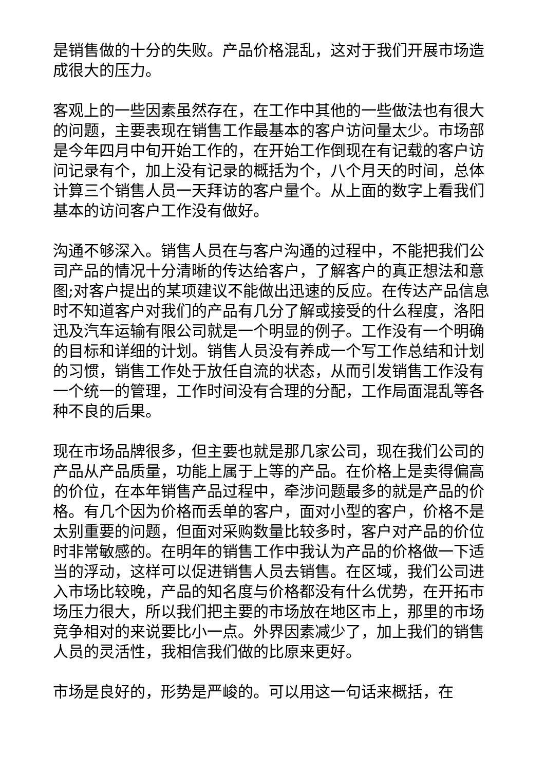是销售做的十分的失败。产品价格混乱，这对于我们开展市场造成很大的压力。
客观上的一些因素虽然存在，在工作中其他的一些做法也有很大的问题，主要表现在销售工作最基本的客户访问量太少。市场部是今年四月中旬开始工作的，在开始工作倒现在有记载的客户访问记录有个，加上没有记录的概括为个，八个月天的时间，总体计算三个销售人员一天拜访的客户量个。从上面的数字上看我们基本的访问客户工作没有做好。
沟通不够深入。销售人员在与客户沟通的过程中，不能把我们公司产品的情况十分清晰的传达给客户，了解客户的真正想法和意图;对客户提出的某项建议不能做出迅速的反应。在传达产品信息时不知道客户对我们的产品有几分了解或接受的什么程度，洛阳迅及汽车运输有限公司就是一个明显的例子。工作没有一个明确的目标和详细的计划。销售人员没有养成一个写工作总结和计划的习惯，销售工作处于放任自流的状态，从而引发销售工作没有一个统一的管理，工作时间没有合理的分配，工作局面混乱等各种不良的后果。
现在市场品牌很多，但主要也就是那几家公司，现在我们公司的产品从产品质量，功能上属于上等的产品。在价格上是卖得偏高的价位，在本年销售产品过程中，牵涉问题最多的就是产品的价格。有几个因为价格而丢单的客户，面对小型的客户，价格不是太别重要的问题，但面对采购数量比较多时，客户对产品的价位时非常敏感的。在明年的销售工作中我认为产品的价格做一下适当的浮动，这样可以促进销售人员去销售。在区域，我们公司进入市场比较晚，产品的知名度与价格都没有什么优势，在开拓市场压力很大，所以我们把主要的市场放在地区市上，那里的市场竞争相对的来说要比小一点。外界因素减少了，加上我们的销售人员的灵活性，我相信我们做的比原来更好。
市场是良好的，形势是严峻的。可以用这一句话来概括，在